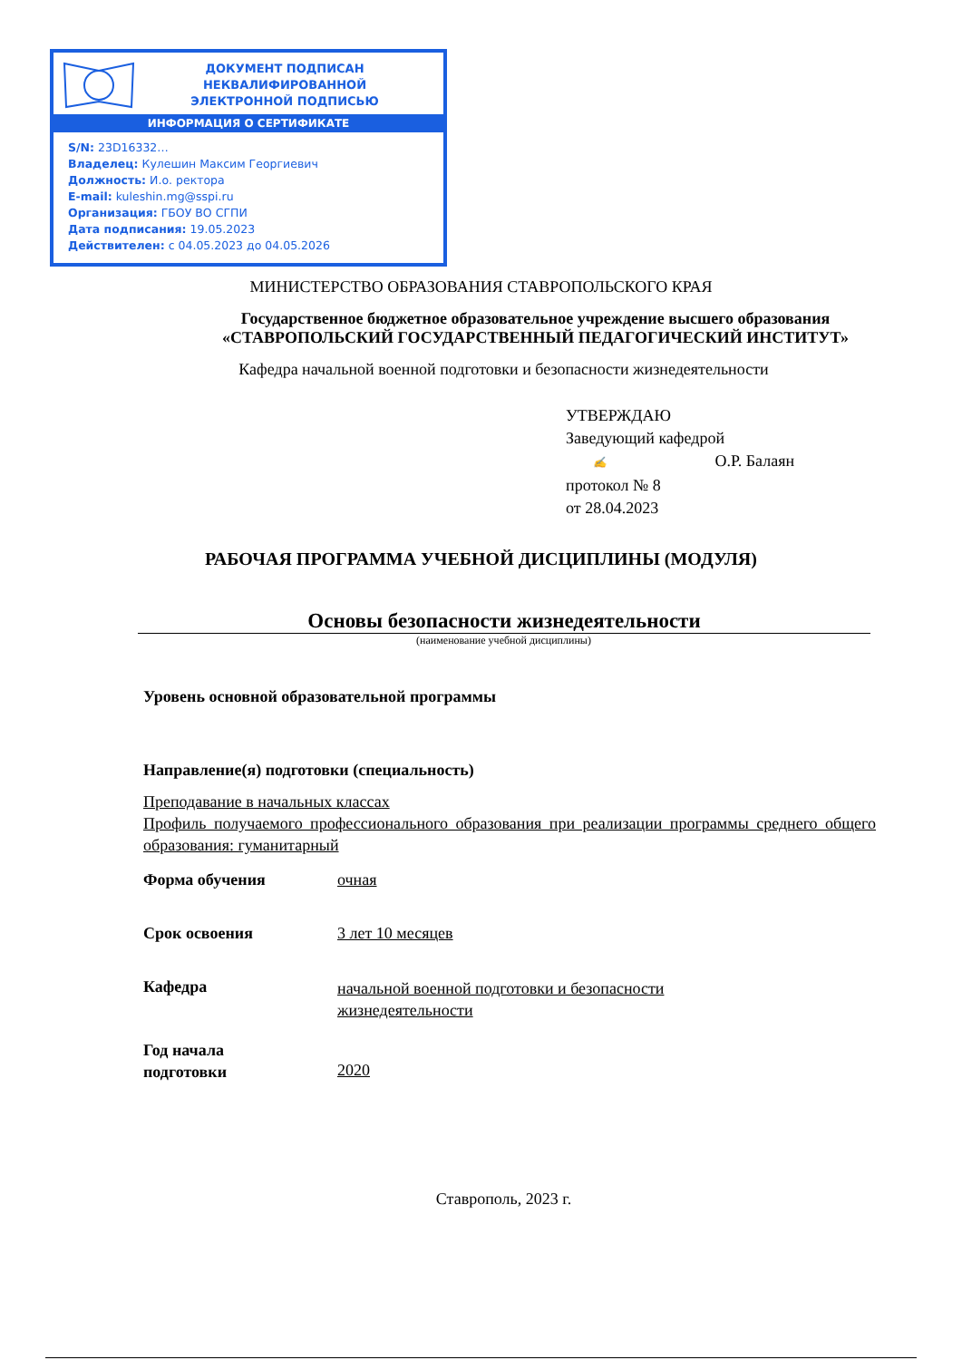ДОКУМЕНТ ПОДПИСАН
НЕКВАЛИФИРОВАННОЙ
ЭЛЕКТРОННОЙ ПОДПИСЬЮ
ИНФОРМАЦИЯ О СЕРТИФИКАТЕ
S/N: 23D16332…
Владелец: Кулешин Максим Георгиевич
Должность: И.о. ректора
E-mail: kuleshin.mg@sspi.ru
Организация: ГБОУ ВО СГПИ
Дата подписания: 19.05.2023
Действителен: с 04.05.2023 до 04.05.2026
МИНИСТЕРСТВО ОБРАЗОВАНИЯ СТАВРОПОЛЬСКОГО КРАЯ
Государственное бюджетное образовательное учреждение высшего образования
«СТАВРОПОЛЬСКИЙ ГОСУДАРСТВЕННЫЙ ПЕДАГОГИЧЕСКИЙ ИНСТИТУТ»
Кафедра начальной военной подготовки и безопасности жизнедеятельности
УТВЕРЖДАЮ
Заведующий кафедрой
✍ О.Р. Балаян
протокол № 8
от 28.04.2023
РАБОЧАЯ ПРОГРАММА УЧЕБНОЙ ДИСЦИПЛИНЫ (МОДУЛЯ)
Основы безопасности жизнедеятельности
(наименование учебной дисциплины)
Уровень основной образовательной программы
Направление(я) подготовки (специальность)
Преподавание в начальных классах
Профиль получаемого профессионального образования при реализации программы среднего общего образования: гуманитарный
Форма обучения очная
Срок освоения 3 лет 10 месяцев
Кафедра
начальной военной подготовки и безопасности
жизнедеятельности
Год начала
подготовки
2020
Ставрополь, 2023 г.